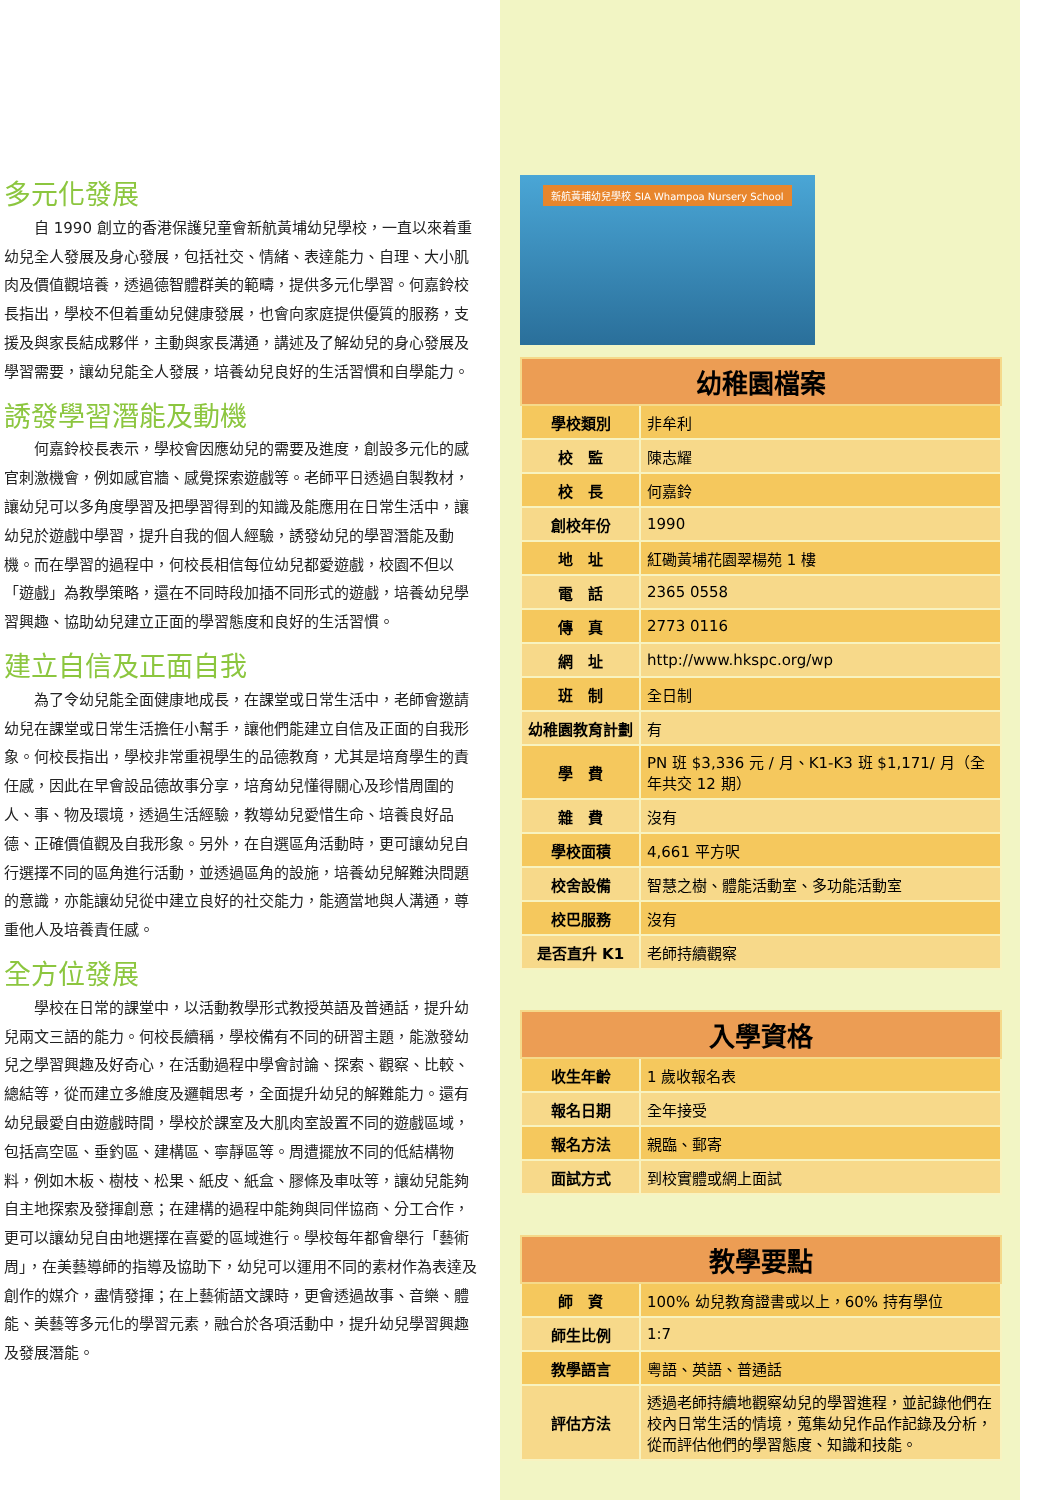多元化發展
自 1990 創立的香港保護兒童會新航黃埔幼兒學校，一直以來着重幼兒全人發展及身心發展，包括社交、情緒、表達能力、自理、大小肌肉及價值觀培養，透過德智體群美的範疇，提供多元化學習。何嘉鈴校長指出，學校不但着重幼兒健康發展，也會向家庭提供優質的服務，支援及與家長結成夥伴，主動與家長溝通，講述及了解幼兒的身心發展及學習需要，讓幼兒能全人發展，培養幼兒良好的生活習慣和自學能力。
誘發學習潛能及動機
何嘉鈴校長表示，學校會因應幼兒的需要及進度，創設多元化的感官刺激機會，例如感官牆、感覺探索遊戲等。老師平日透過自製教材，讓幼兒可以多角度學習及把學習得到的知識及能應用在日常生活中，讓幼兒於遊戲中學習，提升自我的個人經驗，誘發幼兒的學習潛能及動機。而在學習的過程中，何校長相信每位幼兒都愛遊戲，校園不但以「遊戲」為教學策略，還在不同時段加插不同形式的遊戲，培養幼兒學習興趣、協助幼兒建立正面的學習態度和良好的生活習慣。
建立自信及正面自我
為了令幼兒能全面健康地成長，在課堂或日常生活中，老師會邀請幼兒在課堂或日常生活擔任小幫手，讓他們能建立自信及正面的自我形象。何校長指出，學校非常重視學生的品德教育，尤其是培育學生的責任感，因此在早會設品德故事分享，培育幼兒懂得關心及珍惜周圍的人、事、物及環境，透過生活經驗，教導幼兒愛惜生命、培養良好品德、正確價值觀及自我形象。另外，在自選區角活動時，更可讓幼兒自行選擇不同的區角進行活動，並透過區角的設施，培養幼兒解難決問題的意識，亦能讓幼兒從中建立良好的社交能力，能適當地與人溝通，尊重他人及培養責任感。
全方位發展
學校在日常的課堂中，以活動教學形式教授英語及普通話，提升幼兒兩文三語的能力。何校長續稱，學校備有不同的研習主題，能激發幼兒之學習興趣及好奇心，在活動過程中學會討論、探索、觀察、比較、總結等，從而建立多維度及邏輯思考，全面提升幼兒的解難能力。還有幼兒最愛自由遊戲時間，學校於課室及大肌肉室設置不同的遊戲區域，包括高空區、垂釣區、建構區、寧靜區等。周遭擺放不同的低結構物料，例如木板、樹枝、松果、紙皮、紙盒、膠條及車呔等，讓幼兒能夠自主地探索及發揮創意；在建構的過程中能夠與同伴協商、分工合作，更可以讓幼兒自由地選擇在喜愛的區域進行。學校每年都會舉行「藝術周」，在美藝導師的指導及協助下，幼兒可以運用不同的素材作為表達及創作的媒介，盡情發揮；在上藝術語文課時，更會透過故事、音樂、體能、美藝等多元化的學習元素，融合於各項活動中，提升幼兒學習興趣及發展潛能。
新航黃埔幼兒學校 SIA Whampoa Nursery School
| 幼稚園檔案 | |
| --- | --- |
| 學校類別 | 非牟利 |
| 校 監 | 陳志耀 |
| 校 長 | 何嘉鈴 |
| 創校年份 | 1990 |
| 地 址 | 紅磡黃埔花園翠楊苑 1 樓 |
| 電 話 | 2365 0558 |
| 傳 真 | 2773 0116 |
| 網 址 | http://www.hkspc.org/wp |
| 班 制 | 全日制 |
| 幼稚園教育計劃 | 有 |
| 學 費 | PN 班 $3,336 元 / 月、K1-K3 班 $1,171/ 月（全年共交 12 期） |
| 雜 費 | 沒有 |
| 學校面積 | 4,661 平方呎 |
| 校舍設備 | 智慧之樹、體能活動室、多功能活動室 |
| 校巴服務 | 沒有 |
| 是否直升 K1 | 老師持續觀察 |
| 入學資格 | |
| --- | --- |
| 收生年齡 | 1 歲收報名表 |
| 報名日期 | 全年接受 |
| 報名方法 | 親臨、郵寄 |
| 面試方式 | 到校實體或網上面試 |
| 教學要點 | |
| --- | --- |
| 師 資 | 100% 幼兒教育證書或以上，60% 持有學位 |
| 師生比例 | 1:7 |
| 教學語言 | 粵語、英語、普通話 |
| 評估方法 | 透過老師持續地觀察幼兒的學習進程，並記錄他們在校內日常生活的情境，蒐集幼兒作品作記錄及分析，從而評估他們的學習態度、知識和技能。 |